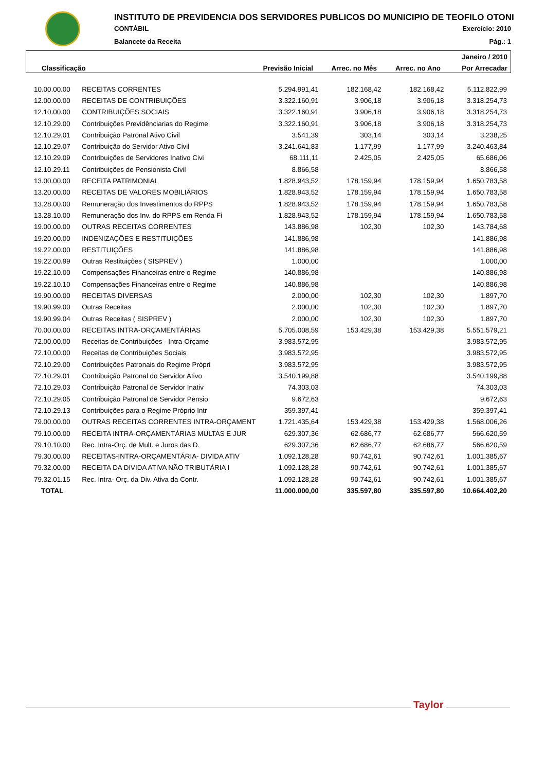INSTITUTO DE PREVIDENCIA DOS SERVIDORES PUBLICOS DO MUNICIPIO DE TEOFILO OTONI
CONTÁBIL Exercício: 2010
Balancete da Receita Pág.: 1
| Janeiro / 2010 | | | | |
| Classificação | Previsão Inicial | Arrec. no Mês | Arrec. no Ano | Por Arrecadar |
| 10.00.00.00 | RECEITAS CORRENTES | 5.294.991,41 | 182.168,42 | 182.168,42 | 5.112.822,99 |
| 12.00.00.00 | RECEITAS DE CONTRIBUIÇÕES | 3.322.160,91 | 3.906,18 | 3.906,18 | 3.318.254,73 |
| 12.10.00.00 | CONTRIBUIÇÕES SOCIAIS | 3.322.160,91 | 3.906,18 | 3.906,18 | 3.318.254,73 |
| 12.10.29.00 | Contribuições Previdênciarias do Regime | 3.322.160,91 | 3.906,18 | 3.906,18 | 3.318.254,73 |
| 12.10.29.01 | Contribuição Patronal Ativo Civil | 3.541,39 | 303,14 | 303,14 | 3.238,25 |
| 12.10.29.07 | Contribuição do Servidor Ativo Civil | 3.241.641,83 | 1.177,99 | 1.177,99 | 3.240.463,84 |
| 12.10.29.09 | Contribuições de Servidores Inativo Civi | 68.111,11 | 2.425,05 | 2.425,05 | 65.686,06 |
| 12.10.29.11 | Contribuições de Pensionista Civil | 8.866,58 | | | 8.866,58 |
| 13.00.00.00 | RECEITA PATRIMONIAL | 1.828.943,52 | 178.159,94 | 178.159,94 | 1.650.783,58 |
| 13.20.00.00 | RECEITAS DE VALORES MOBILIÁRIOS | 1.828.943,52 | 178.159,94 | 178.159,94 | 1.650.783,58 |
| 13.28.00.00 | Remuneração dos Investimentos do RPPS | 1.828.943,52 | 178.159,94 | 178.159,94 | 1.650.783,58 |
| 13.28.10.00 | Remuneração dos Inv. do RPPS em Renda Fi | 1.828.943,52 | 178.159,94 | 178.159,94 | 1.650.783,58 |
| 19.00.00.00 | OUTRAS RECEITAS CORRENTES | 143.886,98 | 102,30 | 102,30 | 143.784,68 |
| 19.20.00.00 | INDENIZAÇÕES E RESTITUIÇÕES | 141.886,98 | | | 141.886,98 |
| 19.22.00.00 | RESTITUIÇÕES | 141.886,98 | | | 141.886,98 |
| 19.22.00.99 | Outras Restituições ( SISPREV ) | 1.000,00 | | | 1.000,00 |
| 19.22.10.00 | Compensações Financeiras entre o Regime | 140.886,98 | | | 140.886,98 |
| 19.22.10.10 | Compensações Financeiras entre o Regime | 140.886,98 | | | 140.886,98 |
| 19.90.00.00 | RECEITAS DIVERSAS | 2.000,00 | 102,30 | 102,30 | 1.897,70 |
| 19.90.99.00 | Outras Receitas | 2.000,00 | 102,30 | 102,30 | 1.897,70 |
| 19.90.99.04 | Outras Receitas ( SISPREV ) | 2.000,00 | 102,30 | 102,30 | 1.897,70 |
| 70.00.00.00 | RECEITAS INTRA-ORÇAMENTÁRIAS | 5.705.008,59 | 153.429,38 | 153.429,38 | 5.551.579,21 |
| 72.00.00.00 | Receitas de Contribuições - Intra-Orçame | 3.983.572,95 | | | 3.983.572,95 |
| 72.10.00.00 | Receitas de Contribuições Sociais | 3.983.572,95 | | | 3.983.572,95 |
| 72.10.29.00 | Contribuições Patronais do Regime Própri | 3.983.572,95 | | | 3.983.572,95 |
| 72.10.29.01 | Contribuição Patronal do Servidor Ativo | 3.540.199,88 | | | 3.540.199,88 |
| 72.10.29.03 | Contribuição Patronal de Servidor Inativ | 74.303,03 | | | 74.303,03 |
| 72.10.29.05 | Contribuição Patronal de Servidor Pensio | 9.672,63 | | | 9.672,63 |
| 72.10.29.13 | Contribuições para o Regime Próprio Intr | 359.397,41 | | | 359.397,41 |
| 79.00.00.00 | OUTRAS RECEITAS CORRENTES INTRA-ORÇAMENT | 1.721.435,64 | 153.429,38 | 153.429,38 | 1.568.006,26 |
| 79.10.00.00 | RECEITA INTRA-ORÇAMENTÁRIAS MULTAS E JUR | 629.307,36 | 62.686,77 | 62.686,77 | 566.620,59 |
| 79.10.10.00 | Rec. Intra-Orç. de Mult. e Juros das D. | 629.307,36 | 62.686,77 | 62.686,77 | 566.620,59 |
| 79.30.00.00 | RECEITAS-INTRA-ORÇAMENTÁRIA- DIVIDA ATIV | 1.092.128,28 | 90.742,61 | 90.742,61 | 1.001.385,67 |
| 79.32.00.00 | RECEITA DA DIVIDA ATIVA NÃO TRIBUTÁRIA I | 1.092.128,28 | 90.742,61 | 90.742,61 | 1.001.385,67 |
| 79.32.01.15 | Rec. Intra- Orç. da Div. Ativa da Contr. | 1.092.128,28 | 90.742,61 | 90.742,61 | 1.001.385,67 |
| TOTAL | | 11.000.000,00 | 335.597,80 | 335.597,80 | 10.664.402,20 |
Taylor